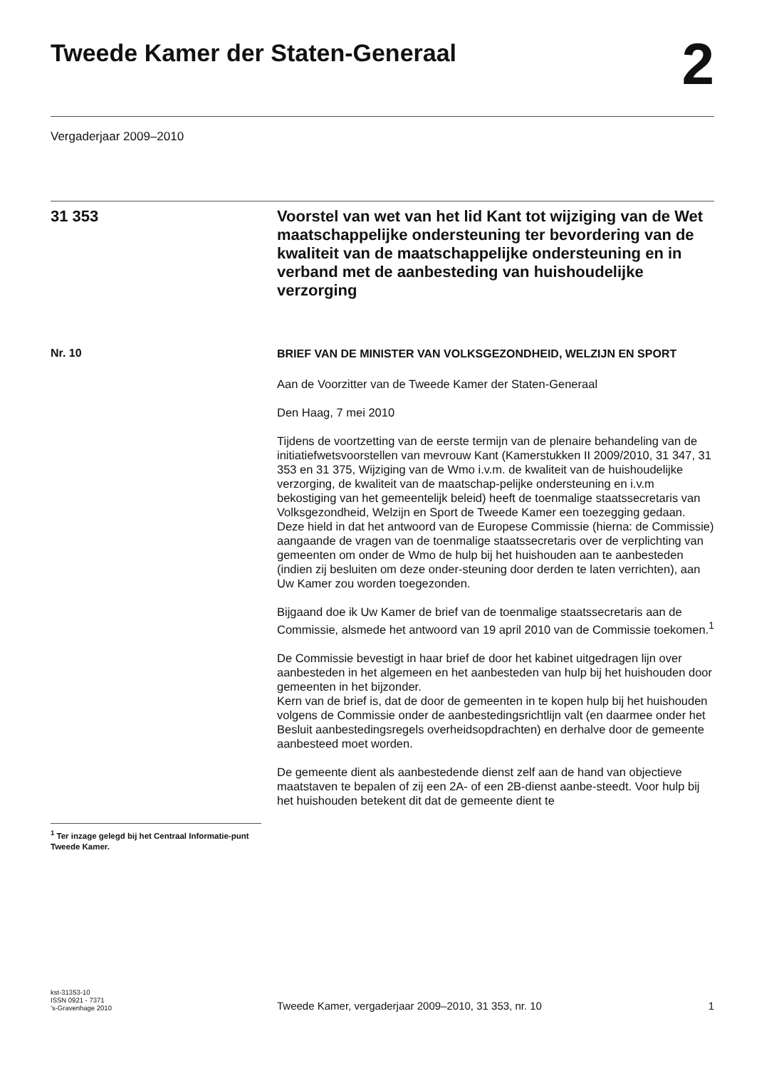Tweede Kamer der Staten-Generaal
2
Vergaderjaar 2009–2010
31 353
Voorstel van wet van het lid Kant tot wijziging van de Wet maatschappelijke ondersteuning ter bevordering van de kwaliteit van de maatschappelijke ondersteuning en in verband met de aanbesteding van huishoudelijke verzorging
Nr. 10
<sup>1</sup> Ter inzage gelegd bij het Centraal Informatie-punt Tweede Kamer.
BRIEF VAN DE MINISTER VAN VOLKSGEZONDHEID, WELZIJN EN SPORT
Aan de Voorzitter van de Tweede Kamer der Staten-Generaal
Den Haag, 7 mei 2010
Tijdens de voortzetting van de eerste termijn van de plenaire behandeling van de initiatiefwetsvoorstellen van mevrouw Kant (Kamerstukken II 2009/2010, 31 347, 31 353 en 31 375, Wijziging van de Wmo i.v.m. de kwaliteit van de huishoudelijke verzorging, de kwaliteit van de maatschap-pelijke ondersteuning en i.v.m bekostiging van het gemeentelijk beleid) heeft de toenmalige staatssecretaris van Volksgezondheid, Welzijn en Sport de Tweede Kamer een toezegging gedaan.
Deze hield in dat het antwoord van de Europese Commissie (hierna: de Commissie) aangaande de vragen van de toenmalige staatssecretaris over de verplichting van gemeenten om onder de Wmo de hulp bij het huishouden aan te aanbesteden (indien zij besluiten om deze onder-steuning door derden te laten verrichten), aan Uw Kamer zou worden toegezonden.
Bijgaand doe ik Uw Kamer de brief van de toenmalige staatssecretaris aan de Commissie, alsmede het antwoord van 19 april 2010 van de Commissie toekomen.<sup>1</sup>
De Commissie bevestigt in haar brief de door het kabinet uitgedragen lijn over aanbesteden in het algemeen en het aanbesteden van hulp bij het huishouden door gemeenten in het bijzonder.
Kern van de brief is, dat de door de gemeenten in te kopen hulp bij het huishouden volgens de Commissie onder de aanbestedingsrichtlijn valt (en daarmee onder het Besluit aanbestedingsregels overheidsopdrachten) en derhalve door de gemeente aanbesteed moet worden.
De gemeente dient als aanbestedende dienst zelf aan de hand van objectieve maatstaven te bepalen of zij een 2A- of een 2B-dienst aanbe-steedt. Voor hulp bij het huishouden betekent dit dat de gemeente dient te
kst-31353-10
ISSN 0921 - 7371
’s-Gravenhage 2010
Tweede Kamer, vergaderjaar 2009–2010, 31 353, nr. 10 1